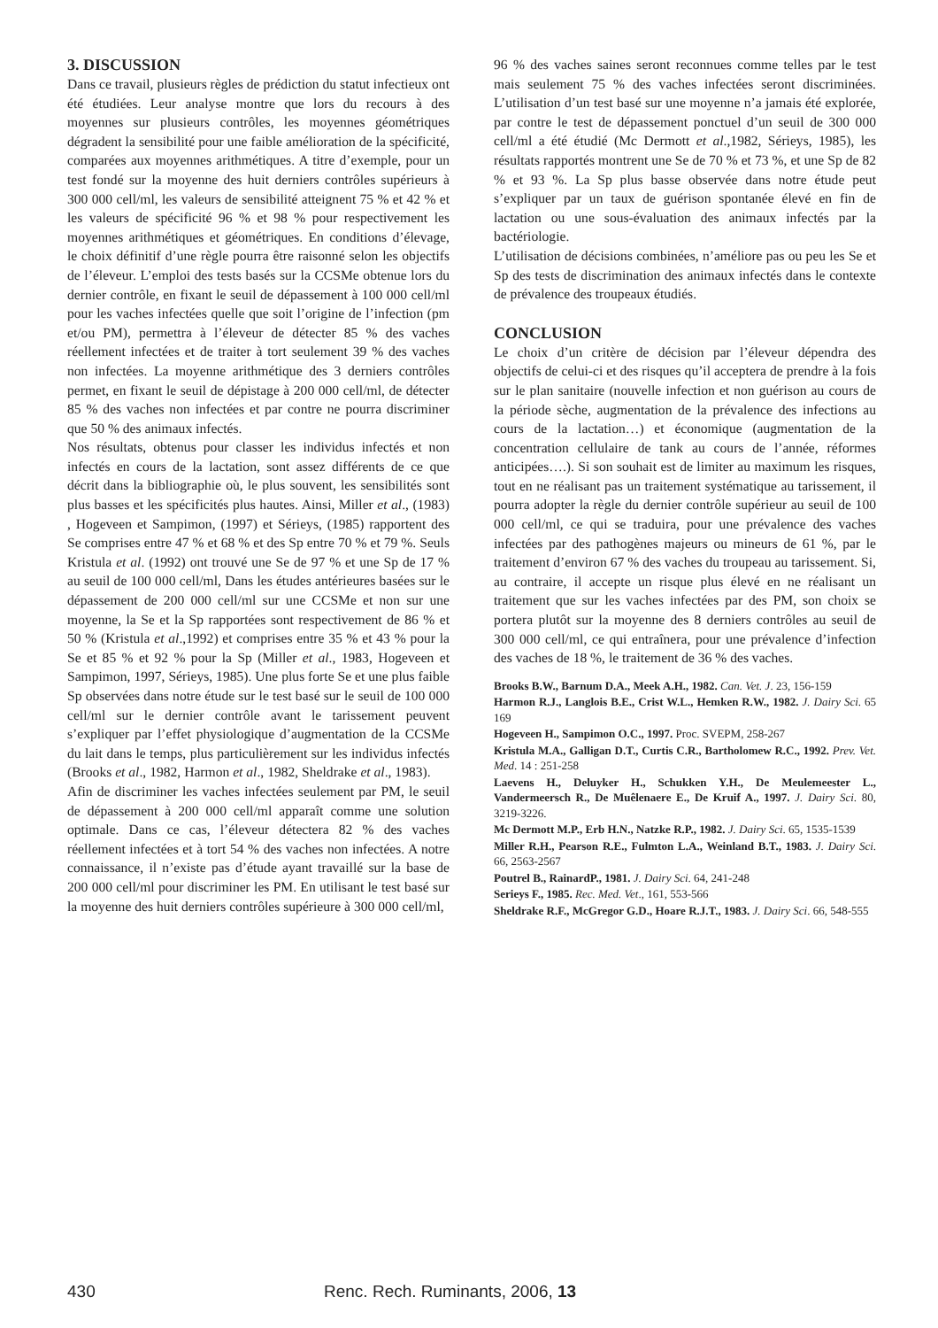3. DISCUSSION
Dans ce travail, plusieurs règles de prédiction du statut infectieux ont été étudiées. Leur analyse montre que lors du recours à des moyennes sur plusieurs contrôles, les moyennes géométriques dégradent la sensibilité pour une faible amélioration de la spécificité, comparées aux moyennes arithmétiques. A titre d’exemple, pour un test fondé sur la moyenne des huit derniers contrôles supérieurs à 300 000 cell/ml, les valeurs de sensibilité atteignent 75 % et 42 % et les valeurs de spécificité 96 % et 98 % pour respectivement les moyennes arithmétiques et géométriques. En conditions d’élevage, le choix définitif d’une règle pourra être raisonné selon les objectifs de l’éleveur. L’emploi des tests basés sur la CCSMe obtenue lors du dernier contrôle, en fixant le seuil de dépassement à 100 000 cell/ml pour les vaches infectées quelle que soit l’origine de l’infection (pm et/ou PM), permettra à l’éleveur de détecter 85 % des vaches réellement infectées et de traiter à tort seulement 39 % des vaches non infectées. La moyenne arithmétique des 3 derniers contrôles permet, en fixant le seuil de dépistage à 200 000 cell/ml, de détecter 85 % des vaches non infectées et par contre ne pourra discriminer que 50 % des animaux infectés.
Nos résultats, obtenus pour classer les individus infectés et non infectés en cours de la lactation, sont assez différents de ce que décrit dans la bibliographie où, le plus souvent, les sensibilités sont plus basses et les spécificités plus hautes. Ainsi, Miller et al., (1983) , Hogeveen et Sampimon, (1997) et Sérieys, (1985) rapportent des Se comprises entre 47 % et 68 % et des Sp entre 70 % et 79 %. Seuls Kristula et al. (1992) ont trouvé une Se de 97 % et une Sp de 17 % au seuil de 100 000 cell/ml, Dans les études antérieures basées sur le dépassement de 200 000 cell/ml sur une CCSMe et non sur une moyenne, la Se et la Sp rapportées sont respectivement de 86 % et 50 % (Kristula et al.,1992) et comprises entre 35 % et 43 % pour la Se et 85 % et 92 % pour la Sp (Miller et al., 1983, Hogeveen et Sampimon, 1997, Sérieys, 1985). Une plus forte Se et une plus faible Sp observées dans notre étude sur le test basé sur le seuil de 100 000 cell/ml sur le dernier contrôle avant le tarissement peuvent s’expliquer par l’effet physiologique d’augmentation de la CCSMe du lait dans le temps, plus particulièrement sur les individus infectés (Brooks et al., 1982, Harmon et al., 1982, Sheldrake et al., 1983).
Afin de discriminer les vaches infectées seulement par PM, le seuil de dépassement à 200 000 cell/ml apparaît comme une solution optimale. Dans ce cas, l’éleveur détectera 82 % des vaches réellement infectées et à tort 54 % des vaches non infectées. A notre connaissance, il n’existe pas d’étude ayant travaillé sur la base de 200 000 cell/ml pour discriminer les PM. En utilisant le test basé sur la moyenne des huit derniers contrôles supérieure à 300 000 cell/ml,
96 % des vaches saines seront reconnues comme telles par le test mais seulement 75 % des vaches infectées seront discriminées. L’utilisation d’un test basé sur une moyenne n’a jamais été explorée, par contre le test de dépassement ponctuel d’un seuil de 300 000 cell/ml a été étudié (Mc Dermott et al.,1982, Sérieys, 1985), les résultats rapportés montrent une Se de 70 % et 73 %, et une Sp de 82 % et 93 %. La Sp plus basse observée dans notre étude peut s’expliquer par un taux de guérison spontanée élevé en fin de lactation ou une sous-évaluation des animaux infectés par la bactériologie.
L’utilisation de décisions combinées, n’améliore pas ou peu les Se et Sp des tests de discrimination des animaux infectés dans le contexte de prévalence des troupeaux étudiés.
CONCLUSION
Le choix d’un critère de décision par l’éleveur dépendra des objectifs de celui-ci et des risques qu’il acceptera de prendre à la fois sur le plan sanitaire (nouvelle infection et non guérison au cours de la période sèche, augmentation de la prévalence des infections au cours de la lactation…) et économique (augmentation de la concentration cellulaire de tank au cours de l’année, réformes anticipées….). Si son souhait est de limiter au maximum les risques, tout en ne réalisant pas un traitement systématique au tarissement, il pourra adopter la règle du dernier contrôle supérieur au seuil de 100 000 cell/ml, ce qui se traduira, pour une prévalence des vaches infectées par des pathogènes majeurs ou mineurs de 61 %, par le traitement d’environ 67 % des vaches du troupeau au tarissement. Si, au contraire, il accepte un risque plus élevé en ne réalisant un traitement que sur les vaches infectées par des PM, son choix se portera plutôt sur la moyenne des 8 derniers contrôles au seuil de 300 000 cell/ml, ce qui entraînera, pour une prévalence d’infection des vaches de 18 %, le traitement de 36 % des vaches.
Brooks B.W., Barnum D.A., Meek A.H., 1982. Can. Vet. J. 23, 156-159
Harmon R.J., Langlois B.E., Crist W.L., Hemken R.W., 1982. J. Dairy Sci. 65 169
Hogeveen H., Sampimon O.C., 1997. Proc. SVEPM, 258-267
Kristula M.A., Galligan D.T., Curtis C.R., Bartholomew R.C., 1992. Prev. Vet. Med. 14 : 251-258
Laevens H., Deluyker H., Schukken Y.H., De Meulemeester L., Vandermeersch R., De Muêlenaere E., De Kruif A., 1997. J. Dairy Sci. 80, 3219-3226.
Mc Dermott M.P., Erb H.N., Natzke R.P., 1982. J. Dairy Sci. 65, 1535-1539
Miller R.H., Pearson R.E., Fulmton L.A., Weinland B.T., 1983. J. Dairy Sci. 66, 2563-2567
Poutrel B., RainardP., 1981. J. Dairy Sci. 64, 241-248
Serieys F., 1985. Rec. Med. Vet., 161, 553-566
Sheldrake R.F., McGregor G.D., Hoare R.J.T., 1983. J. Dairy Sci. 66, 548-555
430 Renc. Rech. Ruminants, 2006, 13